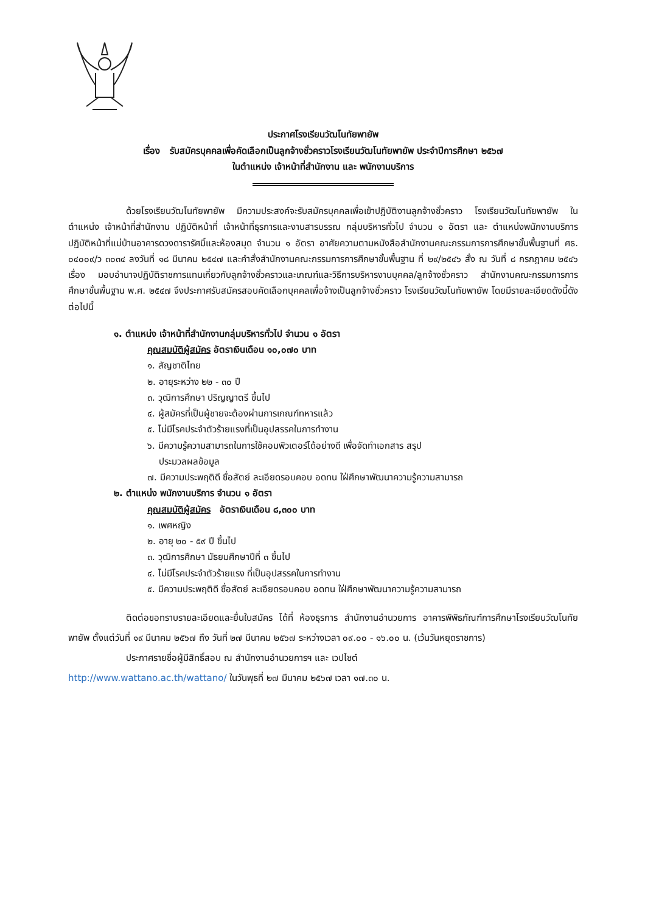ประกาศโรงเรียนวัฒโนทัยพายัพ
เรื่อง รับสมัครบุคคลเพื่อคัดเลือกเป็นลูกจ้างชั่วคราวโรงเรียนวัฒโนทัยพายัพ ประจำปีการศึกษา ๒๕๖๗
ในตำแหน่ง เจ้าหน้าที่สำนักงาน และ พนักงานบริการ
ด้วยโรงเรียนวัฒโนทัยพายัพ มีความประสงค์จะรับสมัครบุคคลเพื่อเข้าปฏิบัติงานลูกจ้างชั่วคราว โรงเรียนวัฒโนทัยพายัพ ในตำแหน่ง เจ้าหน้าที่สำนักงาน ปฏิบัติหน้าที่ เจ้าหน้าที่ธุรการและงานสารบรรณ กลุ่มบริหารทั่วไป จำนวน ๑ อัตรา และ ตำแหน่งพนักงานบริการ ปฏิบัติหน้าที่แม่บ้านอาคารดวงดารารัศมิ์และห้องสมุด จำนวน ๑ อัตรา อาศัยความตามหนังสือสำนักงานคณะกรรมการการศึกษาขั้นพื้นฐานที่ ศธ. ๐๔๐๐๙/ว ๓๐๓๔ ลงวันที่ ๑๘ มีนาคม ๒๕๔๗ และคำสั่งสำนักงานคณะกรรมการการศึกษาขั้นพื้นฐาน ที่ ๒๙/๒๕๔๖ สั่ง ณ วันที่ ๘ กรกฎาคม ๒๕๔๖ เรื่อง มอบอำนาจปฏิบัติราชการแทนเกี่ยวกับลูกจ้างชั่วคราวและเกณฑ์และวิธีการบริหารงานบุคคล/ลูกจ้างชั่วคราว สำนักงานคณะกรรมการการศึกษาขั้นพื้นฐาน พ.ศ. ๒๕๔๗ จึงประกาศรับสมัครสอบคัดเลือกบุคคลเพื่อจ้างเป็นลูกจ้างชั่วคราว โรงเรียนวัฒโนทัยพายัพ โดยมีรายละเอียดดังนี้ดังต่อไปนี้
๑. ตำแหน่ง เจ้าหน้าที่สำนักงานกลุ่มบริหารทั่วไป จำนวน ๑ อัตรา
คุณสมบัติผู้สมัคร อัตราเงินเดือน ๑๐,๐๗๐ บาท
๑. สัญชาติไทย
๒. อายุระหว่าง ๒๒ - ๓๐ ปี
๓. วุฒิการศึกษา ปริญญาตรี ขึ้นไป
๔. ผู้สมัครที่เป็นผู้ชายจะต้องผ่านการเกณฑ์ทหารแล้ว
๕. ไม่มีโรคประจำตัวร้ายแรงที่เป็นอุปสรรคในการทำงาน
๖. มีความรู้ความสามารถในการใช้คอมพิวเตอร์ได้อย่างดี เพื่อจัดทำเอกสาร สรุป
ประมวลผลข้อมูล
๗. มีความประพฤติดี ซื่อสัตย์ ละเอียดรอบคอบ อดทน ใฝ่ศึกษาพัฒนาความรู้ความสามารถ
๒. ตำแหน่ง พนักงานบริการ จำนวน ๑ อัตรา
คุณสมบัติผู้สมัคร อัตราเงินเดือน ๘,๓๐๐ บาท
๑. เพศหญิง
๒. อายุ ๒๐ - ๕๙ ปี ขึ้นไป
๓. วุฒิการศึกษา มัธยมศึกษาปีที่ ๓ ขึ้นไป
๔. ไม่มีโรคประจำตัวร้ายแรง ที่เป็นอุปสรรคในการทำงาน
๕. มีความประพฤติดี ซื่อสัตย์ ละเอียดรอบคอบ อดทน ใฝ่ศึกษาพัฒนาความรู้ความสามารถ
ติดต่อขอทราบรายละเอียดและยื่นใบสมัคร ได้ที่ ห้องธุรการ สำนักงานอำนวยการ อาคารพิพิธภัณฑ์การศึกษาโรงเรียนวัฒโนทัยพายัพ ตั้งแต่วันที่ ๑๙ มีนาคม ๒๕๖๗ ถึง วันที่ ๒๗ มีนาคม ๒๕๖๗ ระหว่างเวลา ๐๙.๐๐ - ๑๖.๐๐ น. (เว้นวันหยุดราชการ)
ประกาศรายชื่อผู้มีสิทธิ์สอบ ณ สำนักงานอำนวยการฯ และ เวปไซต์
http://www.wattano.ac.th/wattano/ ในวันพุธที่ ๒๗ มีนาคม ๒๕๖๗ เวลา ๑๗.๓๐ น.